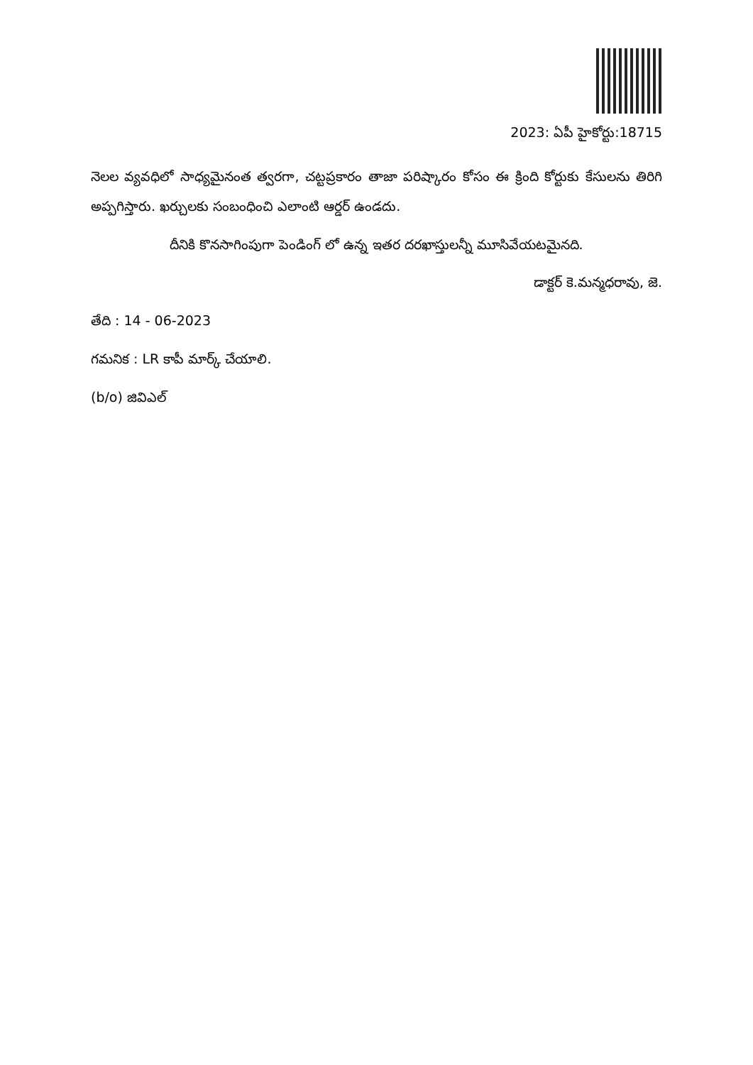2023: ఏపీ హైకోర్టు:18715
నెలల వ్యవధిలో సాధ్యమైనంత త్వరగా, చట్టప్రకారం తాజా పరిష్కారం కోసం ఈ క్రింది కోర్టుకు కేసులను తిరిగి అప్పగిస్తారు. ఖర్చులకు సంబంధించి ఎలాంటి ఆర్డర్ ఉండదు.
దీనికి కొనసాగింపుగా పెండింగ్ లో ఉన్న ఇతర దరఖాస్తులన్నీ మూసివేయటమైనది.
డాక్టర్ కె.మన్మధరావు, జె.
తేది : 14 - 06-2023
గమనిక : LR కాపీ మార్క్ చేయాలి.
(b/o) జివిఎల్